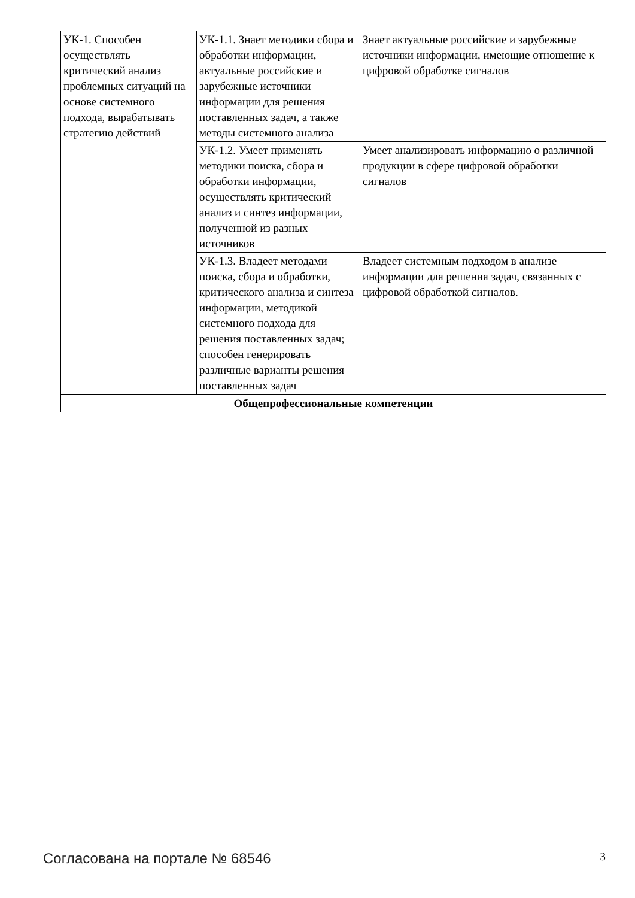| УК-1. Способен осуществлять критический анализ проблемных ситуаций на основе системного подхода, вырабатывать стратегию действий | УК-1.1. Знает методики сбора и обработки информации, актуальные российские и зарубежные источники информации для решения поставленных задач, а также методы системного анализа | Знает актуальные российские и зарубежные источники информации, имеющие отношение к цифровой обработке сигналов |
| | УК-1.2. Умеет применять методики поиска, сбора и обработки информации, осуществлять критический анализ и синтез информации, полученной из разных источников | Умеет анализировать информацию о различной продукции в сфере цифровой обработки сигналов |
| | УК-1.3. Владеет методами поиска, сбора и обработки, критического анализа и синтеза информации, методикой системного подхода для решения поставленных задач; способен генерировать различные варианты решения поставленных задач | Владеет системным подходом в анализе информации для решения задач, связанных с цифровой обработкой сигналов. |
| Общепрофессиональные компетенции | | |
Согласована на портале № 68546 3